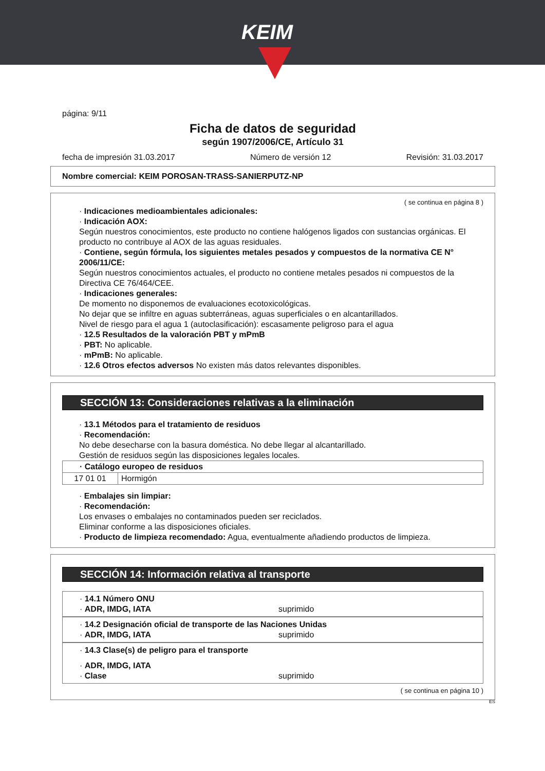KEIM
página: 9/11
Ficha de datos de seguridad
según 1907/2006/CE, Artículo 31
fecha de impresión 31.03.2017 Número de versión 12 Revisión: 31.03.2017
Nombre comercial: KEIM POROSAN-TRASS-SANIERPUTZ-NP
( se continua en página 8 )
· Indicaciones medioambientales adicionales:
· Indicación AOX:
Según nuestros conocimientos, este producto no contiene halógenos ligados con sustancias orgánicas. El producto no contribuye al AOX de las aguas residuales.
· Contiene, según fórmula, los siguientes metales pesados y compuestos de la normativa CE N° 2006/11/CE:
Según nuestros conocimientos actuales, el producto no contiene metales pesados ni compuestos de la Directiva CE 76/464/CEE.
· Indicaciones generales:
De momento no disponemos de evaluaciones ecotoxicológicas.
No dejar que se infiltre en aguas subterráneas, aguas superficiales o en alcantarillados.
Nivel de riesgo para el agua 1 (autoclasificación): escasamente peligroso para el agua
· 12.5 Resultados de la valoración PBT y mPmB
· PBT: No aplicable.
· mPmB: No aplicable.
· 12.6 Otros efectos adversos No existen más datos relevantes disponibles.
SECCIÓN 13: Consideraciones relativas a la eliminación
· 13.1 Métodos para el tratamiento de residuos
· Recomendación:
No debe desecharse con la basura doméstica. No debe llegar al alcantarillado.
Gestión de residuos según las disposiciones legales locales.
| · Catálogo europeo de residuos | |
| 17 01 01 | Hormigón |
· Embalajes sin limpiar:
· Recomendación:
Los envases o embalajes no contaminados pueden ser reciclados.
Eliminar conforme a las disposiciones oficiales.
· Producto de limpieza recomendado: Agua, eventualmente añadiendo productos de limpieza.
SECCIÓN 14: Información relativa al transporte
· 14.1 Número ONU
· ADR, IMDG, IATA suprimido
· 14.2 Designación oficial de transporte de las Naciones Unidas
· ADR, IMDG, IATA suprimido
· 14.3 Clase(s) de peligro para el transporte
· ADR, IMDG, IATA
· Clase suprimido
( se continua en página 10 )
ES